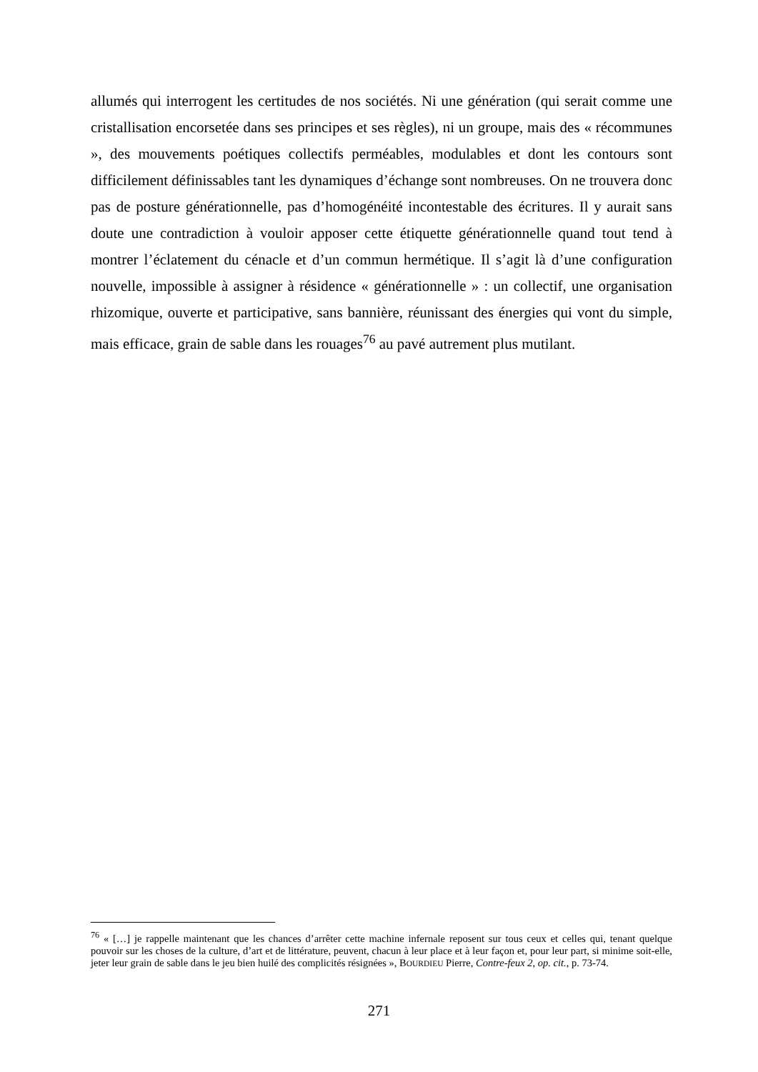allumés qui interrogent les certitudes de nos sociétés. Ni une génération (qui serait comme une cristallisation encorsetée dans ses principes et ses règles), ni un groupe, mais des « récommunes », des mouvements poétiques collectifs perméables, modulables et dont les contours sont difficilement définissables tant les dynamiques d’échange sont nombreuses. On ne trouvera donc pas de posture générationnelle, pas d’homogénéité incontestable des écritures. Il y aurait sans doute une contradiction à vouloir apposer cette étiquette générationnelle quand tout tend à montrer l’éclatement du cénacle et d’un commun hermétique. Il s’agit là d’une configuration nouvelle, impossible à assigner à résidence « générationnelle » : un collectif, une organisation rhizomique, ouverte et participative, sans bannière, réunissant des énergies qui vont du simple, mais efficace, grain de sable dans les rouages<sup>76</sup> au pavé autrement plus mutilant.
<sup>76</sup> « […] je rappelle maintenant que les chances d’arrêter cette machine infernale reposent sur tous ceux et celles qui, tenant quelque pouvoir sur les choses de la culture, d’art et de littérature, peuvent, chacun à leur place et à leur façon et, pour leur part, si minime soit-elle, jeter leur grain de sable dans le jeu bien huilé des complicités résignées », BOURDIEU Pierre, Contre-feux 2, op. cit., p. 73-74.
271